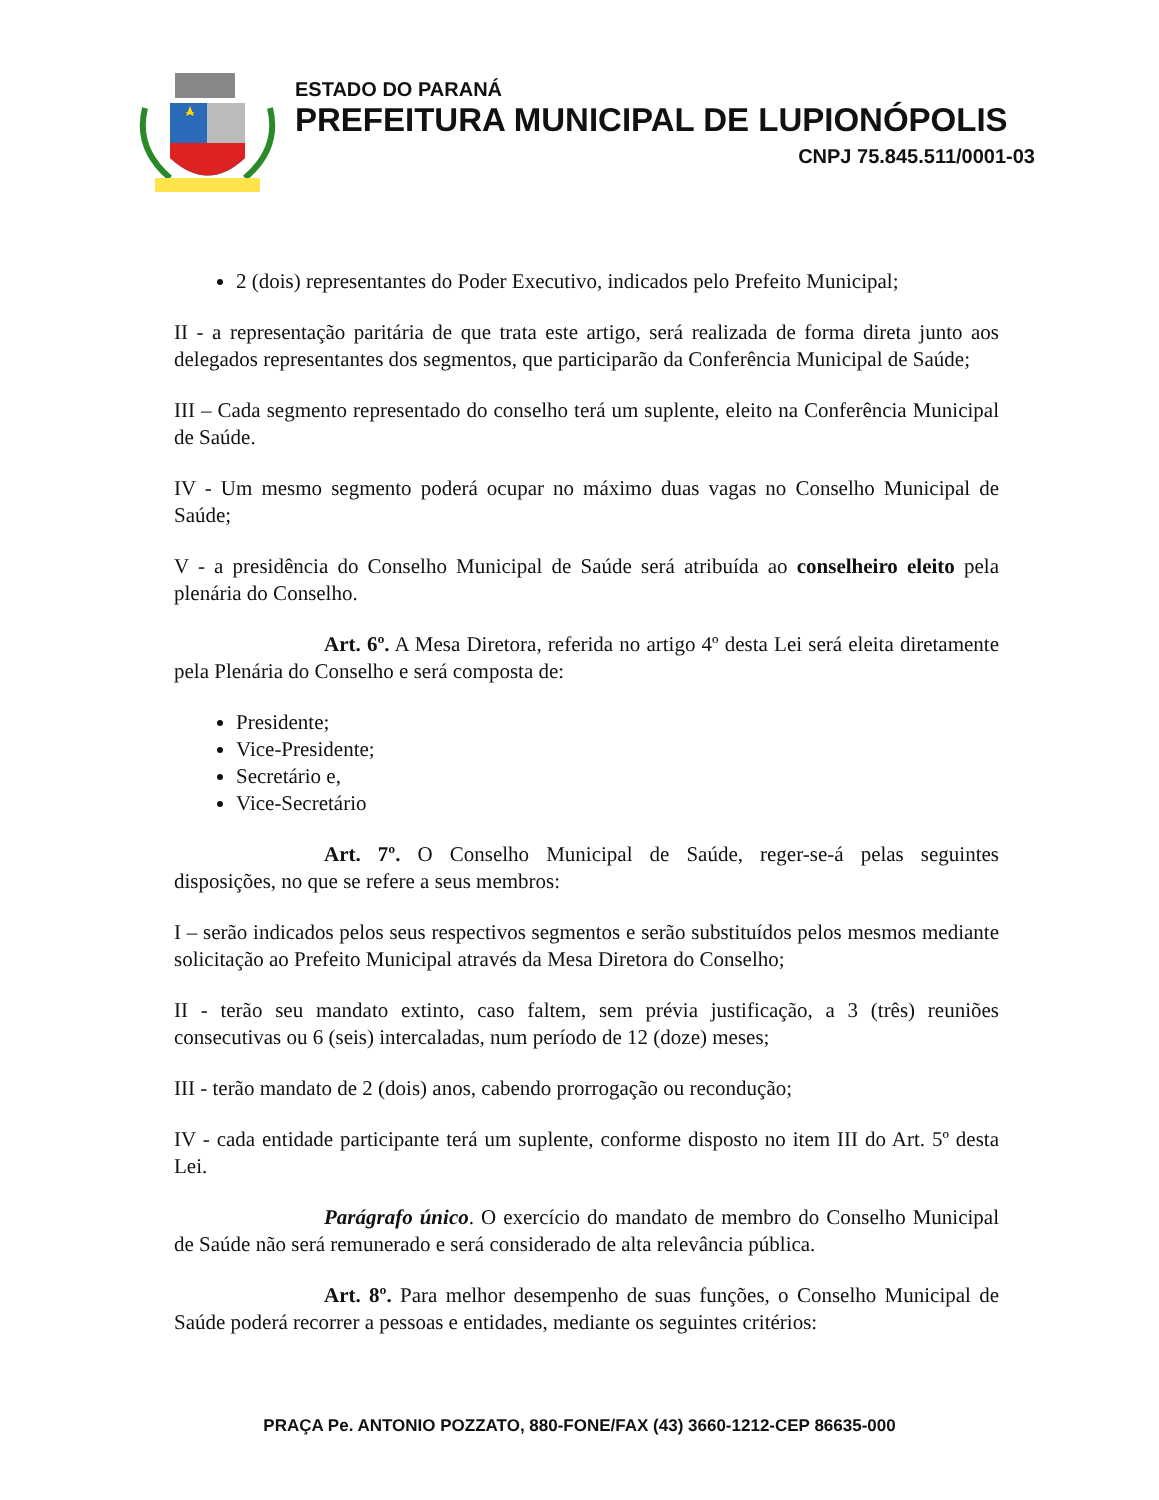ESTADO DO PARANÁ
PREFEITURA MUNICIPAL DE LUPIONÓPOLIS
CNPJ 75.845.511/0001-03
2 (dois) representantes do Poder Executivo, indicados pelo Prefeito Municipal;
II - a representação paritária de que trata este artigo, será realizada de forma direta junto aos delegados representantes dos segmentos, que participarão da Conferência Municipal de Saúde;
III – Cada segmento representado do conselho terá um suplente, eleito na Conferência Municipal de Saúde.
IV - Um mesmo segmento poderá ocupar no máximo duas vagas no Conselho Municipal de Saúde;
V - a presidência do Conselho Municipal de Saúde será atribuída ao conselheiro eleito pela plenária do Conselho.
Art. 6º. A Mesa Diretora, referida no artigo 4º desta Lei será eleita diretamente pela Plenária do Conselho e será composta de:
Presidente;
Vice-Presidente;
Secretário e,
Vice-Secretário
Art. 7º. O Conselho Municipal de Saúde, reger-se-á pelas seguintes disposições, no que se refere a seus membros:
I – serão indicados pelos seus respectivos segmentos e serão substituídos pelos mesmos mediante solicitação ao Prefeito Municipal através da Mesa Diretora do Conselho;
II - terão seu mandato extinto, caso faltem, sem prévia justificação, a 3 (três) reuniões consecutivas ou 6 (seis) intercaladas, num período de 12 (doze) meses;
III - terão mandato de 2 (dois) anos, cabendo prorrogação ou recondução;
IV - cada entidade participante terá um suplente, conforme disposto no item III do Art. 5º desta Lei.
Parágrafo único. O exercício do mandato de membro do Conselho Municipal de Saúde não será remunerado e será considerado de alta relevância pública.
Art. 8º. Para melhor desempenho de suas funções, o Conselho Municipal de Saúde poderá recorrer a pessoas e entidades, mediante os seguintes critérios:
PRAÇA Pe. ANTONIO POZZATO, 880-FONE/FAX (43) 3660-1212-CEP 86635-000